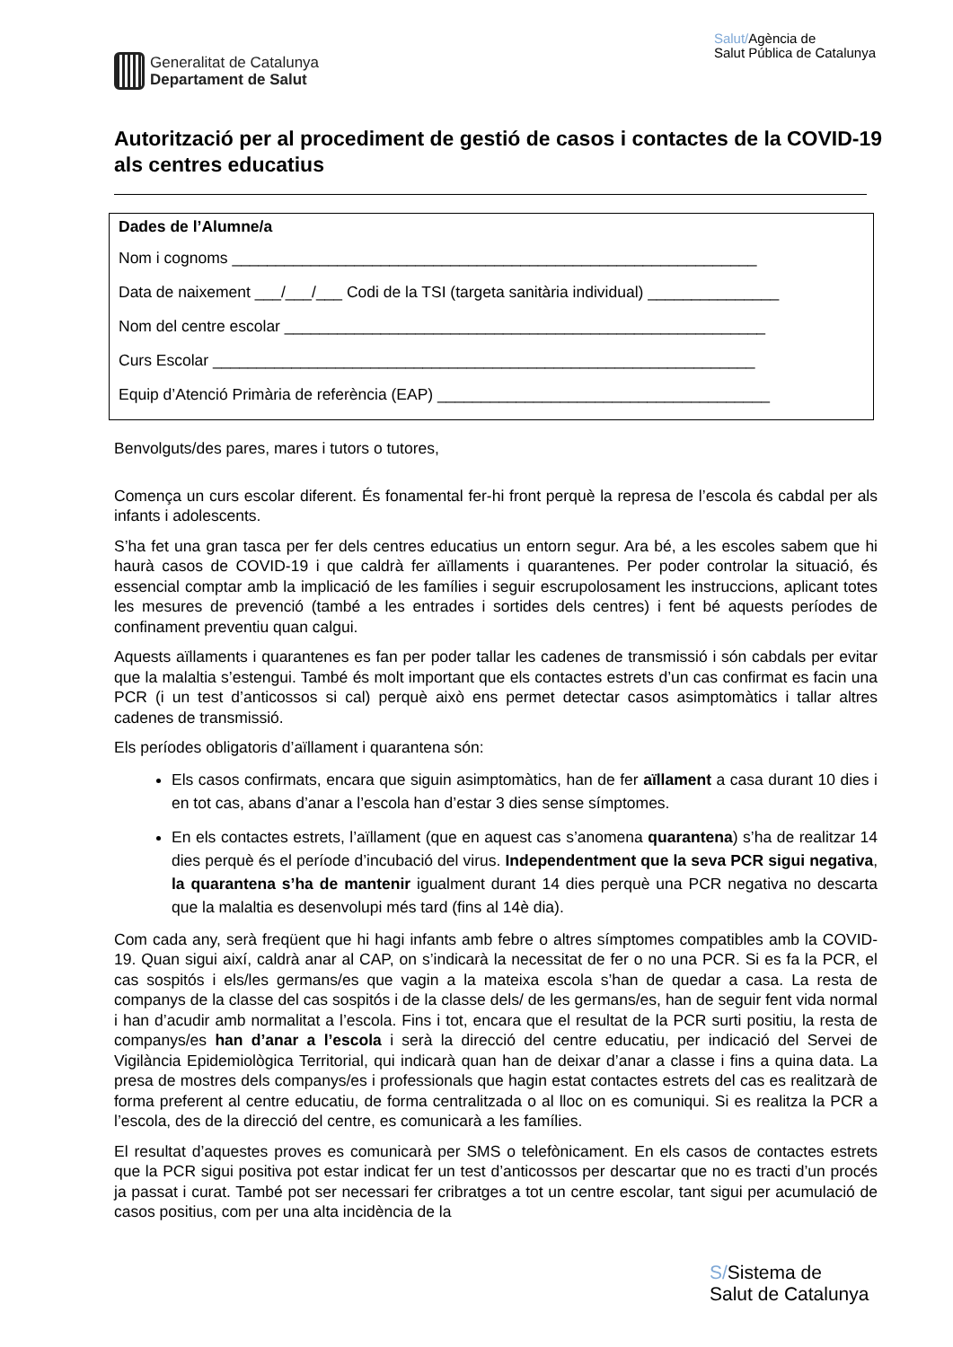Generalitat de Catalunya
Departament de Salut
Salut/Agència de
Salut Pública de Catalunya
Autorització per al procediment de gestió de casos i contactes de la COVID-19 als centres educatius
Dades de l’Alumne/a
Nom i cognoms ____________________________________________________________
Data de naixement ___/___/___ Codi de la TSI (targeta sanitària individual) _______________
Nom del centre escolar _______________________________________________________
Curs Escolar ______________________________________________________________
Equip d’Atenció Primària de referència (EAP) ______________________________________
Benvolguts/des pares, mares i tutors o tutores,
Comença un curs escolar diferent. És fonamental fer-hi front perquè la represa de l’escola és cabdal per als infants i adolescents.
S’ha fet una gran tasca per fer dels centres educatius un entorn segur. Ara bé, a les escoles sabem que hi haurà casos de COVID-19 i que caldrà fer aïllaments i quarantenes. Per poder controlar la situació, és essencial comptar amb la implicació de les famílies i seguir escrupolosament les instruccions, aplicant totes les mesures de prevenció (també a les entrades i sortides dels centres) i fent bé aquests períodes de confinament preventiu quan calgui.
Aquests aïllaments i quarantenes es fan per poder tallar les cadenes de transmissió i són cabdals per evitar que la malaltia s’estengui. També és molt important que els contactes estrets d’un cas confirmat es facin una PCR (i un test d’anticossos si cal) perquè això ens permet detectar casos asimptomàtics i tallar altres cadenes de transmissió.
Els períodes obligatoris d’aïllament i quarantena són:
Els casos confirmats, encara que siguin asimptomàtics, han de fer aïllament a casa durant 10 dies i en tot cas, abans d’anar a l’escola han d’estar 3 dies sense símptomes.
En els contactes estrets, l’aïllament (que en aquest cas s’anomena quarantena) s’ha de realitzar 14 dies perquè és el període d’incubació del virus. Independentment que la seva PCR sigui negativa, la quarantena s’ha de mantenir igualment durant 14 dies perquè una PCR negativa no descarta que la malaltia es desenvolupi més tard (fins al 14è dia).
Com cada any, serà freqüent que hi hagi infants amb febre o altres símptomes compatibles amb la COVID-19. Quan sigui així, caldrà anar al CAP, on s’indicarà la necessitat de fer o no una PCR. Si es fa la PCR, el cas sospitós i els/les germans/es que vagin a la mateixa escola s’han de quedar a casa. La resta de companys de la classe del cas sospitós i de la classe dels/ de les germans/es, han de seguir fent vida normal i han d’acudir amb normalitat a l’escola. Fins i tot, encara que el resultat de la PCR surti positiu, la resta de companys/es han d’anar a l’escola i serà la direcció del centre educatiu, per indicació del Servei de Vigilància Epidemiològica Territorial, qui indicarà quan han de deixar d’anar a classe i fins a quina data. La presa de mostres dels companys/es i professionals que hagin estat contactes estrets del cas es realitzarà de forma preferent al centre educatiu, de forma centralitzada o al lloc on es comuniqui. Si es realitza la PCR a l’escola, des de la direcció del centre, es comunicarà a les famílies.
El resultat d’aquestes proves es comunicarà per SMS o telefònicament. En els casos de contactes estrets que la PCR sigui positiva pot estar indicat fer un test d’anticossos per descartar que no es tracti d’un procés ja passat i curat. També pot ser necessari fer cribratges a tot un centre escolar, tant sigui per acumulació de casos positius, com per una alta incidència de la
S/Sistema de
Salut de Catalunya